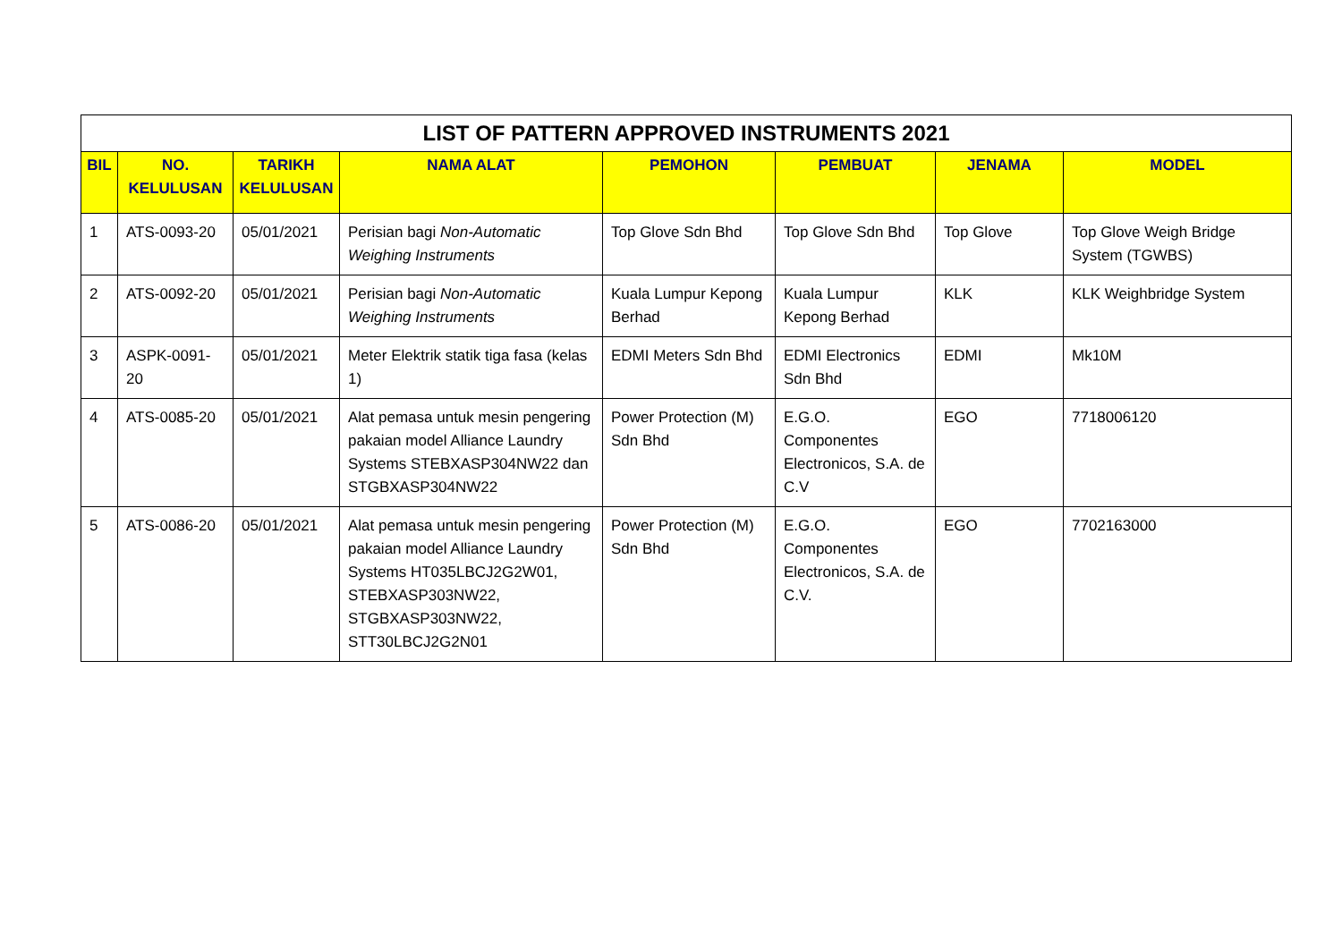| LIST OF PATTERN APPROVED INSTRUMENTS 2021 | | | | | | | |
| --- | --- | --- | --- | --- | --- | --- | --- |
| BIL | NO. KELULUSAN | TARIKH KELULUSAN | NAMA ALAT | PEMOHON | PEMBUAT | JENAMA | MODEL |
| 1 | ATS-0093-20 | 05/01/2021 | Perisian bagi Non-Automatic Weighing Instruments | Top Glove Sdn Bhd | Top Glove Sdn Bhd | Top Glove | Top Glove Weigh Bridge System (TGWBS) |
| 2 | ATS-0092-20 | 05/01/2021 | Perisian bagi Non-Automatic Weighing Instruments | Kuala Lumpur Kepong Berhad | Kuala Lumpur Kepong Berhad | KLK | KLK Weighbridge System |
| 3 | ASPK-0091-20 | 05/01/2021 | Meter Elektrik statik tiga fasa (kelas 1) | EDMI Meters Sdn Bhd | EDMI Electronics Sdn Bhd | EDMI | Mk10M |
| 4 | ATS-0085-20 | 05/01/2021 | Alat pemasa untuk mesin pengering pakaian model Alliance Laundry Systems STEBXASP304NW22 dan STGBXASP304NW22 | Power Protection (M) Sdn Bhd | E.G.O. Componentes Electronicos, S.A. de C.V | EGO | 7718006120 |
| 5 | ATS-0086-20 | 05/01/2021 | Alat pemasa untuk mesin pengering pakaian model Alliance Laundry Systems HT035LBCJ2G2W01, STEBXASP303NW22, STGBXASP303NW22, STT30LBCJ2G2N01 | Power Protection (M) Sdn Bhd | E.G.O. Componentes Electronicos, S.A. de C.V. | EGO | 7702163000 |